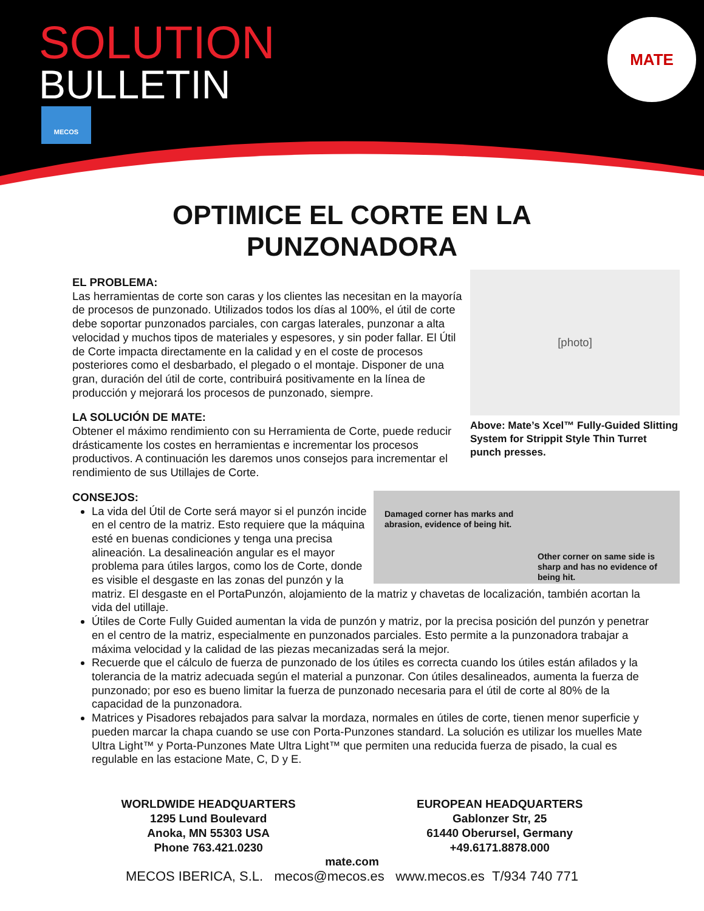SOLUTION
BULLETIN
MECOS
MATE
OPTIMICE EL CORTE EN LA
PUNZONADORA
[photo]
Above: Mate’s Xcel™ Fully-Guided Slitting System for Strippit Style Thin Turret punch presses.
EL PROBLEMA:
Las herramientas de corte son caras y los clientes las necesitan en la mayoría de procesos de punzonado. Utilizados todos los días al 100%, el útil de corte debe soportar punzonados parciales, con cargas laterales, punzonar a alta velocidad y muchos tipos de materiales y espesores, y sin poder fallar. El Útil de Corte impacta directamente en la calidad y en el coste de procesos posteriores como el desbarbado, el plegado o el montaje. Disponer de una gran, duración del útil de corte, contribuirá positivamente en la línea de producción y mejorará los procesos de punzonado, siempre.
LA SOLUCIÓN DE MATE:
Obtener el máximo rendimiento con su Herramienta de Corte, puede reducir drásticamente los costes en herramientas e incrementar los procesos productivos. A continuación les daremos unos consejos para incrementar el rendimiento de sus Utillajes de Corte.
Damaged corner has marks and abrasion, evidence of being hit.
Other corner on same side is sharp and has no evidence of being hit.
CONSEJOS:
La vida del Útil de Corte será mayor si el punzón incide en el centro de la matriz. Esto requiere que la máquina esté en buenas condiciones y tenga una precisa alineación. La desalineación angular es el mayor problema para útiles largos, como los de Corte, donde es visible el desgaste en las zonas del punzón y la matriz. El desgaste en el PortaPunzón, alojamiento de la matriz y chavetas de localización, también acortan la vida del utillaje.
Útiles de Corte Fully Guided aumentan la vida de punzón y matriz, por la precisa posición del punzón y penetrar en el centro de la matriz, especialmente en punzonados parciales. Esto permite a la punzonadora trabajar a máxima velocidad y la calidad de las piezas mecanizadas será la mejor.
Recuerde que el cálculo de fuerza de punzonado de los útiles es correcta cuando los útiles están afilados y la tolerancia de la matriz adecuada según el material a punzonar. Con útiles desalineados, aumenta la fuerza de punzonado; por eso es bueno limitar la fuerza de punzonado necesaria para el útil de corte al 80% de la capacidad de la punzonadora.
Matrices y Pisadores rebajados para salvar la mordaza, normales en útiles de corte, tienen menor superficie y pueden marcar la chapa cuando se use con Porta-Punzones standard. La solución es utilizar los muelles Mate Ultra Light™ y Porta-Punzones Mate Ultra Light™ que permiten una reducida fuerza de pisado, la cual es regulable en las estacione Mate, C, D y E.
WORLDWIDE HEADQUARTERS
1295 Lund Boulevard
Anoka, MN 55303 USA
Phone 763.421.0230
EUROPEAN HEADQUARTERS
Gablonzer Str, 25
61440 Oberursel, Germany
+49.6171.8878.000
mate.com
MECOS IBERICA, S.L. mecos@mecos.es www.mecos.es T/934 740 771